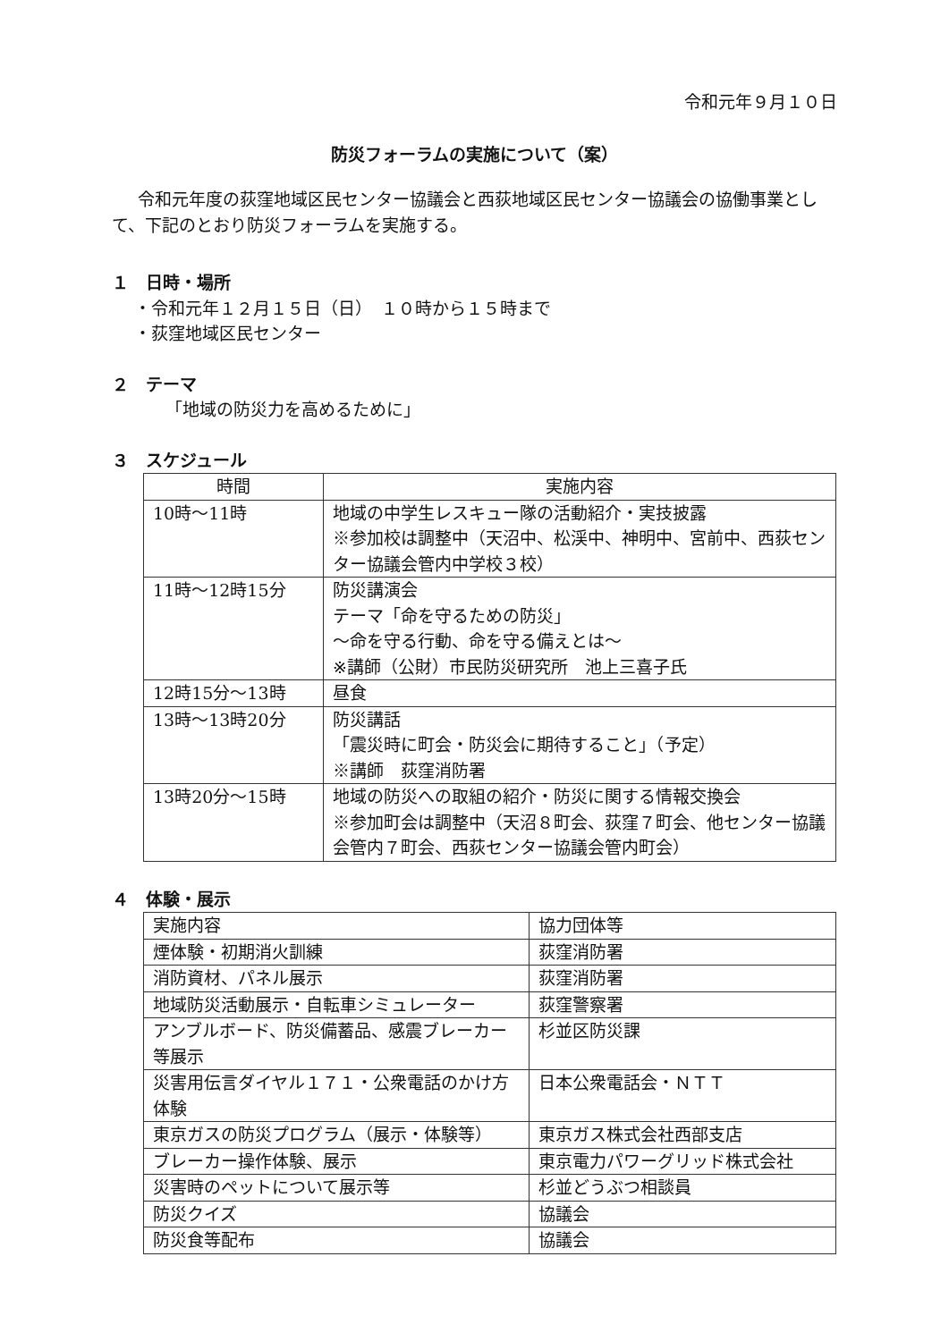令和元年９月１０日
防災フォーラムの実施について（案）
令和元年度の荻窪地域区民センター協議会と西荻地域区民センター協議会の協働事業として、下記のとおり防災フォーラムを実施する。
１　日時・場所
・令和元年１２月１５日（日）　１０時から１５時まで
・荻窪地域区民センター
２　テーマ
「地域の防災力を高めるために」
３　スケジュール
| 時間 | 実施内容 |
| --- | --- |
| 10時～11時 | 地域の中学生レスキュー隊の活動紹介・実技披露 ※参加校は調整中（天沼中、松渓中、神明中、宮前中、西荻センター協議会管内中学校３校） |
| 11時～12時15分 | 防災講演会 テーマ「命を守るための防災」 ～命を守る行動、命を守る備えとは～ ※講師（公財）市民防災研究所 池上三喜子氏 |
| 12時15分～13時 | 昼食 |
| 13時～13時20分 | 防災講話 「震災時に町会・防災会に期待すること」（予定） ※講師 荻窪消防署 |
| 13時20分～15時 | 地域の防災への取組の紹介・防災に関する情報交換会 ※参加町会は調整中（天沼８町会、荻窪７町会、他センター協議会管内７町会、西荻センター協議会管内町会） |
４　体験・展示
| 実施内容 | 協力団体等 |
| 煙体験・初期消火訓練 | 荻窪消防署 |
| 消防資材、パネル展示 | 荻窪消防署 |
| 地域防災活動展示・自転車シミュレーター | 荻窪警察署 |
| アンブルボード、防災備蓄品、感震ブレーカー等展示 | 杉並区防災課 |
| 災害用伝言ダイヤル１７１・公衆電話のかけ方体験 | 日本公衆電話会・ＮＴＴ |
| 東京ガスの防災プログラム（展示・体験等） | 東京ガス株式会社西部支店 |
| ブレーカー操作体験、展示 | 東京電力パワーグリッド株式会社 |
| 災害時のペットについて展示等 | 杉並どうぶつ相談員 |
| 防災クイズ | 協議会 |
| 防災食等配布 | 協議会 |